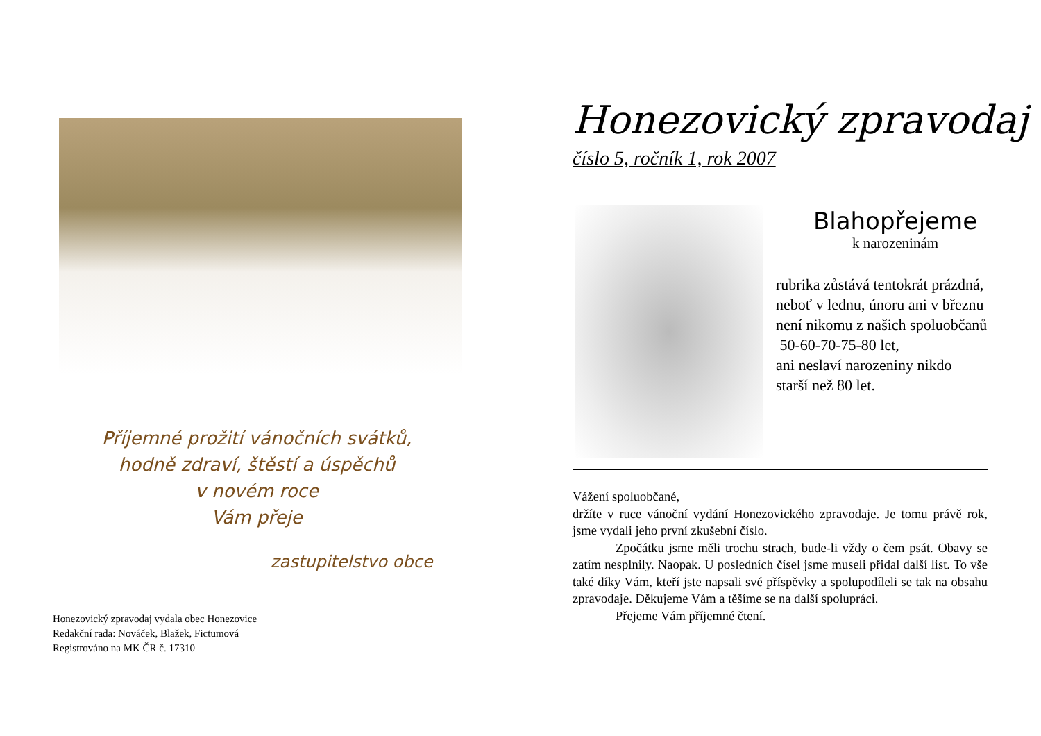Příjemné prožití vánočních svátků,
hodně zdraví, štěstí a úspěchů
v novém roce
Vám přeje
zastupitelstvo obce
Honezovický zpravodaj vydala obec Honezovice
Redakční rada: Nováček, Blažek, Fictumová
Registrováno na MK ČR č. 17310
Honezovický zpravodaj
číslo 5, ročník 1, rok 2007
Blahopřejeme
k narozeninám
rubrika zůstává tentokrát prázdná, neboť v lednu, únoru ani v březnu není nikomu z našich spoluobčanů
50-60-70-75-80 let,
ani neslaví narozeniny nikdo starší než 80 let.
Vážení spoluobčané,
držíte v ruce vánoční vydání Honezovického zpravodaje. Je tomu právě rok, jsme vydali jeho první zkušební číslo.
Zpočátku jsme měli trochu strach, bude-li vždy o čem psát. Obavy se zatím nesplnily. Naopak. U posledních čísel jsme museli přidal další list. To vše také díky Vám, kteří jste napsali své příspěvky a spolupodíleli se tak na obsahu zpravodaje. Děkujeme Vám a těšíme se na další spolupráci.
Přejeme Vám příjemné čtení.